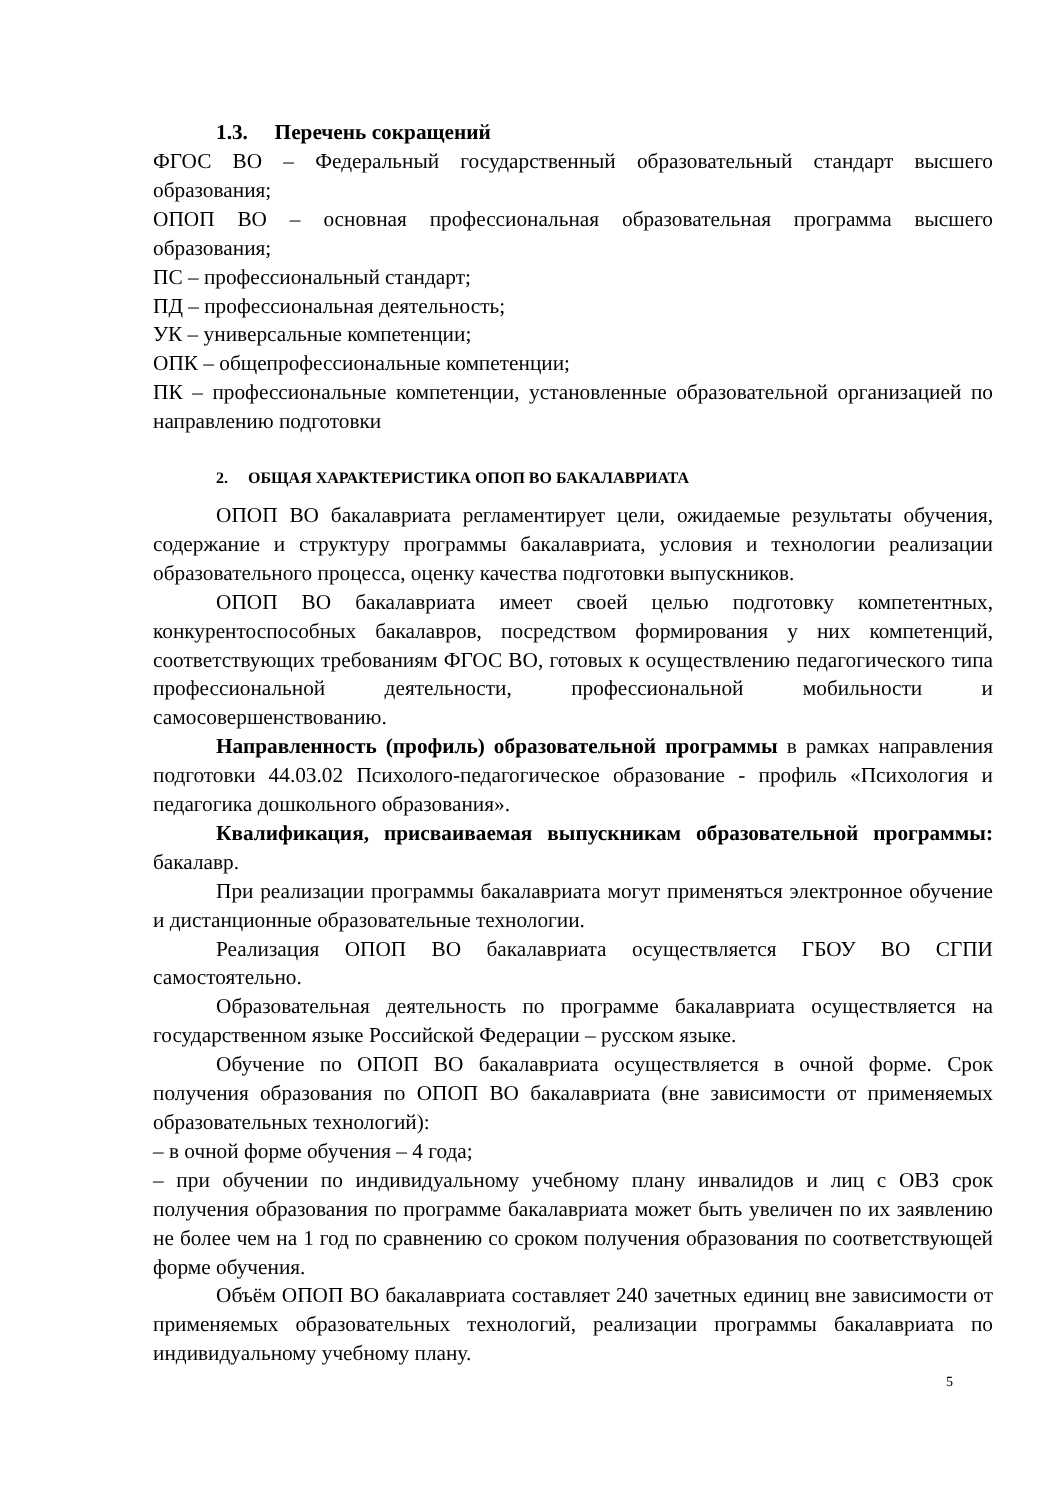1.3. Перечень сокращений
ФГОС ВО – Федеральный государственный образовательный стандарт высшего образования;
ОПОП ВО – основная профессиональная образовательная программа высшего образования;
ПС – профессиональный стандарт;
ПД – профессиональная деятельность;
УК – универсальные компетенции;
ОПК – общепрофессиональные компетенции;
ПК – профессиональные компетенции, установленные образовательной организацией по направлению подготовки
2. ОБЩАЯ ХАРАКТЕРИСТИКА ОПОП ВО БАКАЛАВРИАТА
ОПОП ВО бакалавриата регламентирует цели, ожидаемые результаты обучения, содержание и структуру программы бакалавриата, условия и технологии реализации образовательного процесса, оценку качества подготовки выпускников.
ОПОП ВО бакалавриата имеет своей целью подготовку компетентных, конкурентоспособных бакалавров, посредством формирования у них компетенций, соответствующих требованиям ФГОС ВО, готовых к осуществлению педагогического типа профессиональной деятельности, профессиональной мобильности и самосовершенствованию.
Направленность (профиль) образовательной программы в рамках направления подготовки 44.03.02 Психолого-педагогическое образование - профиль «Психология и педагогика дошкольного образования».
Квалификация, присваиваемая выпускникам образовательной программы: бакалавр.
При реализации программы бакалавриата могут применяться электронное обучение и дистанционные образовательные технологии.
Реализация ОПОП ВО бакалавриата осуществляется ГБОУ ВО СГПИ самостоятельно.
Образовательная деятельность по программе бакалавриата осуществляется на государственном языке Российской Федерации – русском языке.
Обучение по ОПОП ВО бакалавриата осуществляется в очной форме. Срок получения образования по ОПОП ВО бакалавриата (вне зависимости от применяемых образовательных технологий):
– в очной форме обучения – 4 года;
– при обучении по индивидуальному учебному плану инвалидов и лиц с ОВЗ срок получения образования по программе бакалавриата может быть увеличен по их заявлению не более чем на 1 год по сравнению со сроком получения образования по соответствующей форме обучения.
Объём ОПОП ВО бакалавриата составляет 240 зачетных единиц вне зависимости от применяемых образовательных технологий, реализации программы бакалавриата по индивидуальному учебному плану.
5